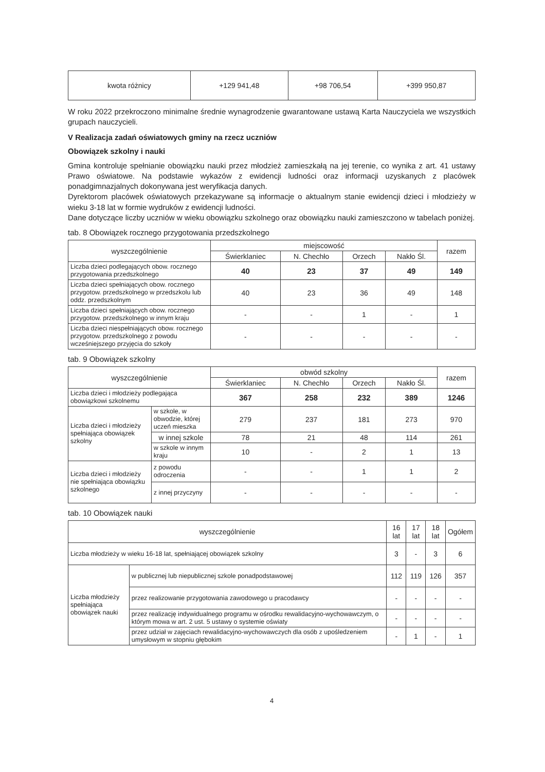| kwota różnicy | +129 941,48 | +98 706,54 | +399 950,87 |
W roku 2022 przekroczono minimalne średnie wynagrodzenie gwarantowane ustawą Karta Nauczyciela we wszystkich grupach nauczycieli.
V Realizacja zadań oświatowych gminy na rzecz uczniów
Obowiązek szkolny i nauki
Gmina kontroluje spełnianie obowiązku nauki przez młodzież zamieszkałą na jej terenie, co wynika z art. 41 ustawy Prawo oświatowe. Na podstawie wykazów z ewidencji ludności oraz informacji uzyskanych z placówek ponadgimnazjalnych dokonywana jest weryfikacja danych.
Dyrektorom placówek oświatowych przekazywane są informacje o aktualnym stanie ewidencji dzieci i młodzieży w wieku 3-18 lat w formie wydruków z ewidencji ludności.
Dane dotyczące liczby uczniów w wieku obowiązku szkolnego oraz obowiązku nauki zamieszczono w tabelach poniżej.
tab. 8 Obowiązek rocznego przygotowania przedszkolnego
| wyszczególnienie | miejscowość | | | | razem |
| --- | --- | --- | --- | --- | --- |
| | Świerklaniec | N. Chechło | Orzech | Nakło Śl. | |
| Liczba dzieci podlegających obow. rocznego przygotowania przedszkolnego | 40 | 23 | 37 | 49 | 149 |
| Liczba dzieci spełniających obow. rocznego przygotow. przedszkolnego w przedszkolu lub oddz. przedszkolnym | 40 | 23 | 36 | 49 | 148 |
| Liczba dzieci spełniających obow. rocznego przygotow. przedszkolnego w innym kraju | - | - | 1 | - | 1 |
| Liczba dzieci niespełniających obow. rocznego przygotow. przedszkolnego z powodu wcześniejszego przyjęcia do szkoły | - | - | - | - | - |
tab. 9 Obowiązek szkolny
| wyszczególnienie | | obwód szkolny | | | | razem |
| --- | --- | --- | --- | --- | --- | --- |
| | | Świerklaniec | N. Chechło | Orzech | Nakło Śl. | |
| Liczba dzieci i młodzieży podlegająca obowiązkowi szkolnemu | | 367 | 258 | 232 | 389 | 1246 |
| Liczba dzieci i młodzieży spełniająca obowiązek szkolny | w szkole, w obwodzie, której uczeń mieszka | 279 | 237 | 181 | 273 | 970 |
| | w innej szkole | 78 | 21 | 48 | 114 | 261 |
| | w szkole w innym kraju | 10 | - | 2 | 1 | 13 |
| Liczba dzieci i młodzieży nie spełniająca obowiązku szkolnego | z powodu odroczenia | - | - | 1 | 1 | 2 |
| | z innej przyczyny | - | - | - | - | - |
tab. 10 Obowiązek nauki
| wyszczególnienie | | 16 lat | 17 lat | 18 lat | Ogółem |
| --- | --- | --- | --- | --- | --- |
| Liczba młodzieży w wieku 16-18 lat, spełniającej obowiązek szkolny | | 3 | - | 3 | 6 |
| Liczba młodzieży spełniająca obowiązek nauki | w publicznej lub niepublicznej szkole ponadpodstawowej | 112 | 119 | 126 | 357 |
| | przez realizowanie przygotowania zawodowego u pracodawcy | - | - | - | - |
| | przez realizację indywidualnego programu w ośrodku rewalidacyjno-wychowawczym, o którym mowa w art. 2 ust. 5 ustawy o systemie oświaty | - | - | - | - |
| | przez udział w zajęciach rewalidacyjno-wychowawczych dla osób z upośledzeniem umysłowym w stopniu głębokim | - | 1 | - | 1 |
4